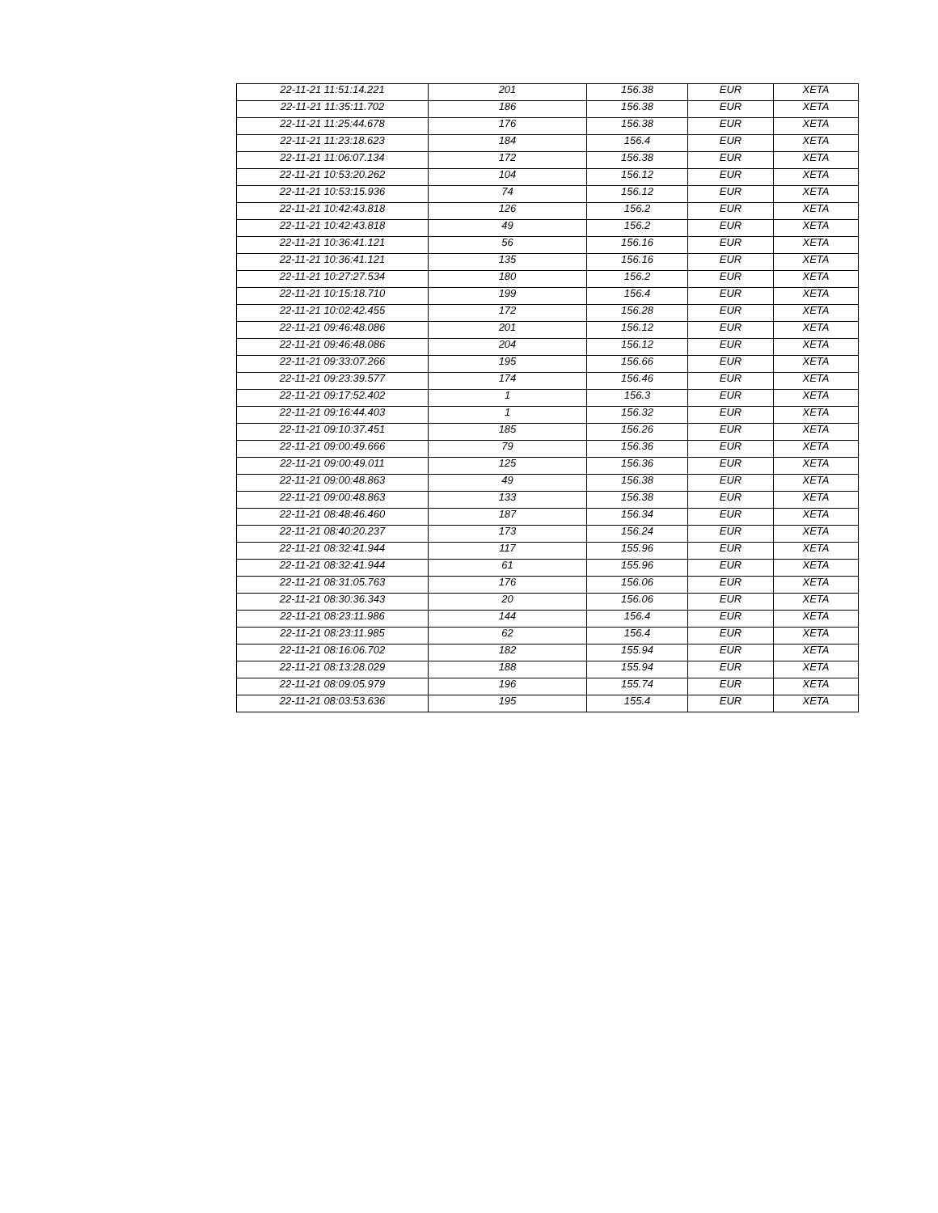| 22-11-21 11:51:14.221 | 201 | 156.38 | EUR | XETA |
| 22-11-21 11:35:11.702 | 186 | 156.38 | EUR | XETA |
| 22-11-21 11:25:44.678 | 176 | 156.38 | EUR | XETA |
| 22-11-21 11:23:18.623 | 184 | 156.4 | EUR | XETA |
| 22-11-21 11:06:07.134 | 172 | 156.38 | EUR | XETA |
| 22-11-21 10:53:20.262 | 104 | 156.12 | EUR | XETA |
| 22-11-21 10:53:15.936 | 74 | 156.12 | EUR | XETA |
| 22-11-21 10:42:43.818 | 126 | 156.2 | EUR | XETA |
| 22-11-21 10:42:43.818 | 49 | 156.2 | EUR | XETA |
| 22-11-21 10:36:41.121 | 56 | 156.16 | EUR | XETA |
| 22-11-21 10:36:41.121 | 135 | 156.16 | EUR | XETA |
| 22-11-21 10:27:27.534 | 180 | 156.2 | EUR | XETA |
| 22-11-21 10:15:18.710 | 199 | 156.4 | EUR | XETA |
| 22-11-21 10:02:42.455 | 172 | 156.28 | EUR | XETA |
| 22-11-21 09:46:48.086 | 201 | 156.12 | EUR | XETA |
| 22-11-21 09:46:48.086 | 204 | 156.12 | EUR | XETA |
| 22-11-21 09:33:07.266 | 195 | 156.66 | EUR | XETA |
| 22-11-21 09:23:39.577 | 174 | 156.46 | EUR | XETA |
| 22-11-21 09:17:52.402 | 1 | 156.3 | EUR | XETA |
| 22-11-21 09:16:44.403 | 1 | 156.32 | EUR | XETA |
| 22-11-21 09:10:37.451 | 185 | 156.26 | EUR | XETA |
| 22-11-21 09:00:49.666 | 79 | 156.36 | EUR | XETA |
| 22-11-21 09:00:49.011 | 125 | 156.36 | EUR | XETA |
| 22-11-21 09:00:48.863 | 49 | 156.38 | EUR | XETA |
| 22-11-21 09:00:48.863 | 133 | 156.38 | EUR | XETA |
| 22-11-21 08:48:46.460 | 187 | 156.34 | EUR | XETA |
| 22-11-21 08:40:20.237 | 173 | 156.24 | EUR | XETA |
| 22-11-21 08:32:41.944 | 117 | 155.96 | EUR | XETA |
| 22-11-21 08:32:41.944 | 61 | 155.96 | EUR | XETA |
| 22-11-21 08:31:05.763 | 176 | 156.06 | EUR | XETA |
| 22-11-21 08:30:36.343 | 20 | 156.06 | EUR | XETA |
| 22-11-21 08:23:11.986 | 144 | 156.4 | EUR | XETA |
| 22-11-21 08:23:11.985 | 62 | 156.4 | EUR | XETA |
| 22-11-21 08:16:06.702 | 182 | 155.94 | EUR | XETA |
| 22-11-21 08:13:28.029 | 188 | 155.94 | EUR | XETA |
| 22-11-21 08:09:05.979 | 196 | 155.74 | EUR | XETA |
| 22-11-21 08:03:53.636 | 195 | 155.4 | EUR | XETA |